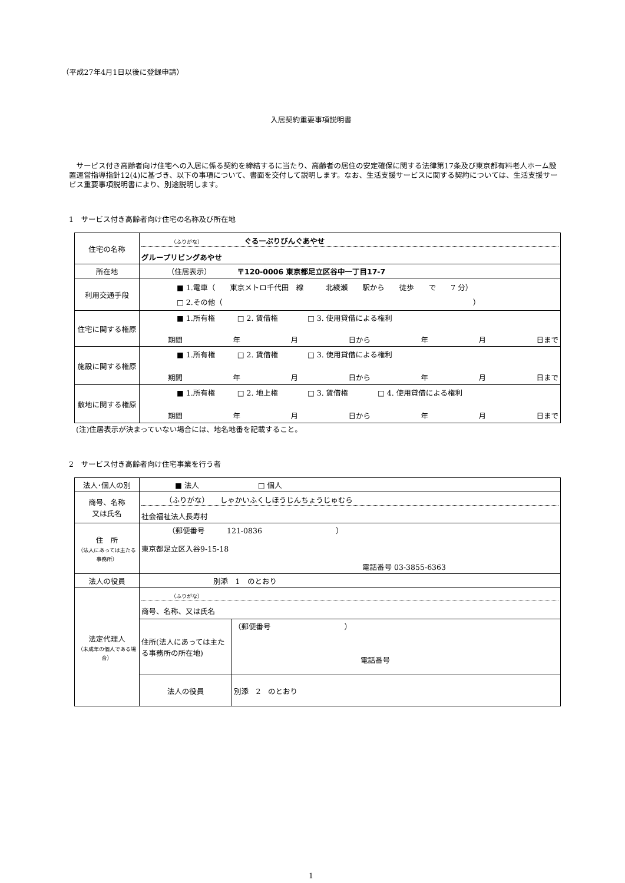（平成27年4月1日以後に登録申請）
入居契約重要事項説明書
　サービス付き高齢者向け住宅への入居に係る契約を締結するに当たり、高齢者の居住の安定確保に関する法律第17条及び東京都有料老人ホーム設置運営指導指針12(4)に基づき、以下の事項について、書面を交付して説明します。なお、生活支援サービスに関する契約については、生活支援サービス重要事項説明書により、別途説明します。
1　サービス付き高齢者向け住宅の名称及び所在地
| 住宅の名称 | （ふりがな） ぐるーぷりびんぐあやせ グループリビングあやせ |
| 所在地 | （住居表示） 〒120-0006 東京都足立区谷中一丁目17-7 |
| 利用交通手段 | ■ 1.電車（ 東京メトロ千代田 線 北綾瀬 駅から 徒歩 で 7 分） □ 2.その他（ ） |
| 住宅に関する権原 | ■ 1.所有権 □ 2. 賃借権 □ 3. 使用貸借による権利 期間 年 月 日から 年 月 日まで |
| 施設に関する権原 | ■ 1.所有権 □ 2. 賃借権 □ 3. 使用貸借による権利 期間 年 月 日から 年 月 日まで |
| 敷地に関する権原 | ■ 1.所有権 □ 2. 地上権 □ 3. 賃借権 □ 4. 使用貸借による権利 期間 年 月 日から 年 月 日まで |
(注)住居表示が決まっていない場合には、地名地番を記載すること。
2　サービス付き高齢者向け住宅事業を行う者
| 法人･個人の別 | ■ 法人 □ 個人 | |
| 商号、名称 又は氏名 | （ふりがな） しゃかいふくしほうじんちょうじゅむら 社会福祉法人長寿村 | |
| 住 所 （法人にあっては主たる事務所） | （郵便番号 121-0836 ） 東京都足立区入谷9-15-18 電話番号 03-3855-6363 | |
| 法人の役員 | 別添 1 のとおり | |
| 法定代理人 （未成年の個人である場合） | （ふりがな） 商号、名称、又は氏名 | |
| | 住所(法人にあっては主たる事務所の所在地) | （郵便番号 ） 電話番号 |
| | 法人の役員 | 別添 2 のとおり |
1